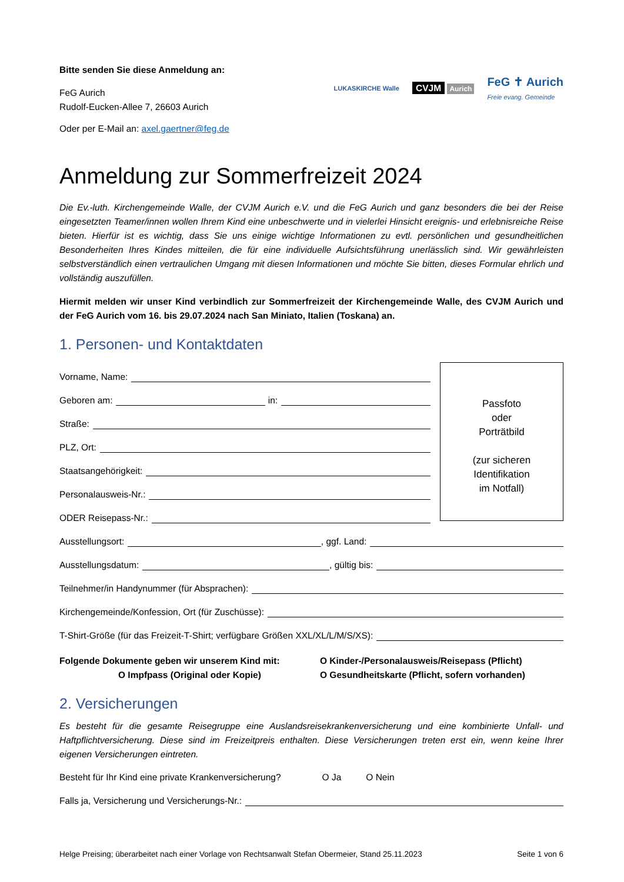Bitte senden Sie diese Anmeldung an:
FeG Aurich
Rudolf-Eucken-Allee 7, 26603 Aurich
Oder per E-Mail an: axel.gaertner@feg.de
LUKASKIRCHE Walle CVJM Aurich FeG ✝ Aurich
Freie evang. Gemeinde
Anmeldung zur Sommerfreizeit 2024
Die Ev.-luth. Kirchengemeinde Walle, der CVJM Aurich e.V. und die FeG Aurich und ganz besonders die bei der Reise eingesetzten Teamer/innen wollen Ihrem Kind eine unbeschwerte und in vielerlei Hinsicht ereignis- und erlebnisreiche Reise bieten. Hierfür ist es wichtig, dass Sie uns einige wichtige Informationen zu evtl. persönlichen und gesundheitlichen Besonderheiten Ihres Kindes mitteilen, die für eine individuelle Aufsichtsführung unerlässlich sind. Wir gewährleisten selbstverständlich einen vertraulichen Umgang mit diesen Informationen und möchte Sie bitten, dieses Formular ehrlich und vollständig auszufüllen.
Hiermit melden wir unser Kind verbindlich zur Sommerfreizeit der Kirchengemeinde Walle, des CVJM Aurich und der FeG Aurich vom 16. bis 29.07.2024 nach San Miniato, Italien (Toskana) an.
1. Personen- und Kontaktdaten
Vorname, Name:
Geboren am: in:
Straße:
PLZ, Ort:
Staatsangehörigkeit:
Personalausweis-Nr.:
ODER Reisepass-Nr.:
Passfoto
oder
Porträtbild
(zur sicheren
Identifikation
im Notfall)
Ausstellungsort: , ggf. Land:
Ausstellungsdatum: , gültig bis:
Teilnehmer/in Handynummer (für Absprachen):
Kirchengemeinde/Konfession, Ort (für Zuschüsse):
T-Shirt-Größe (für das Freizeit-T-Shirt; verfügbare Größen XXL/XL/L/M/S/XS):
Folgende Dokumente geben wir unserem Kind mit:
O Impfpass (Original oder Kopie)
O Kinder-/Personalausweis/Reisepass (Pflicht)
O Gesundheitskarte (Pflicht, sofern vorhanden)
2. Versicherungen
Es besteht für die gesamte Reisegruppe eine Auslandsreisekrankenversicherung und eine kombinierte Unfall- und Haftpflichtversicherung. Diese sind im Freizeitpreis enthalten. Diese Versicherungen treten erst ein, wenn keine Ihrer eigenen Versicherungen eintreten.
Besteht für Ihr Kind eine private Krankenversicherung? O Ja O Nein
Falls ja, Versicherung und Versicherungs-Nr.:
Helge Preising; überarbeitet nach einer Vorlage von Rechtsanwalt Stefan Obermeier, Stand 25.11.2023 Seite 1 von 6